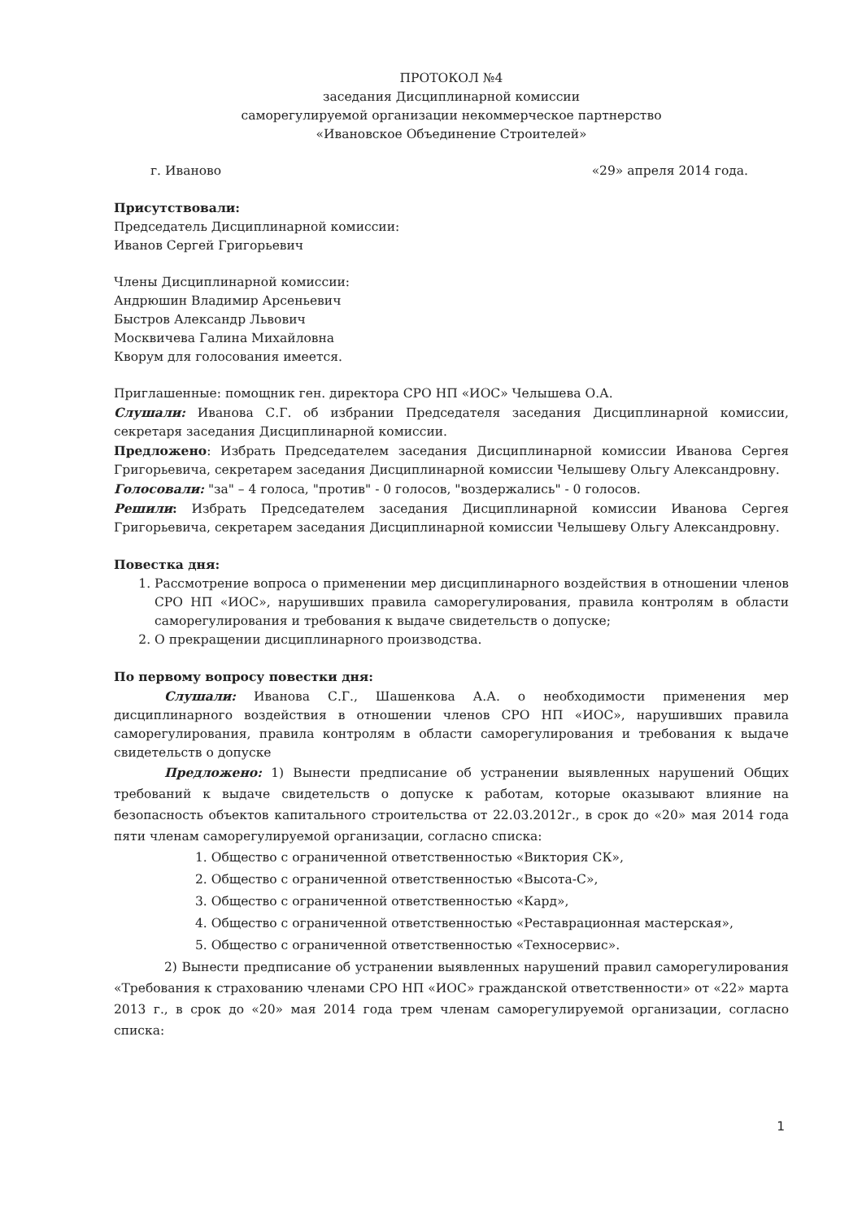ПРОТОКОЛ №4
заседания Дисциплинарной комиссии
саморегулируемой организации некоммерческое партнерство
«Ивановское Объединение Строителей»
г. Иваново «29» апреля 2014 года.
Присутствовали:
Председатель Дисциплинарной комиссии:
Иванов Сергей Григорьевич
Члены Дисциплинарной комиссии:
Андрюшин Владимир Арсеньевич
Быстров Александр Львович
Москвичева Галина Михайловна
Кворум для голосования имеется.
Приглашенные: помощник ген. директора СРО НП «ИОС» Челышева О.А.
Слушали: Иванова С.Г. об избрании Председателя заседания Дисциплинарной комиссии, секретаря заседания Дисциплинарной комиссии.
Предложено: Избрать Председателем заседания Дисциплинарной комиссии Иванова Сергея Григорьевича, секретарем заседания Дисциплинарной комиссии Челышеву Ольгу Александровну.
Голосовали: "за" – 4 голоса, "против" - 0 голосов, "воздержались" - 0 голосов.
Решили: Избрать Председателем заседания Дисциплинарной комиссии Иванова Сергея Григорьевича, секретарем заседания Дисциплинарной комиссии Челышеву Ольгу Александровну.
Повестка дня:
1. Рассмотрение вопроса о применении мер дисциплинарного воздействия в отношении членов СРО НП «ИОС», нарушивших правила саморегулирования, правила контролям в области саморегулирования и требования к выдаче свидетельств о допуске;
2. О прекращении дисциплинарного производства.
По первому вопросу повестки дня:
Слушали: Иванова С.Г., Шашенкова А.А. о необходимости применения мер дисциплинарного воздействия в отношении членов СРО НП «ИОС», нарушивших правила саморегулирования, правила контролям в области саморегулирования и требования к выдаче свидетельств о допуске
Предложено: 1) Вынести предписание об устранении выявленных нарушений Общих требований к выдаче свидетельств о допуске к работам, которые оказывают влияние на безопасность объектов капитального строительства от 22.03.2012г., в срок до «20» мая 2014 года пяти членам саморегулируемой организации, согласно списка:
1. Общество с ограниченной ответственностью «Виктория СК»,
2. Общество с ограниченной ответственностью «Высота-С»,
3. Общество с ограниченной ответственностью «Кард»,
4. Общество с ограниченной ответственностью «Реставрационная мастерская»,
5. Общество с ограниченной ответственностью «Техносервис».
2) Вынести предписание об устранении выявленных нарушений правил саморегулирования «Требования к страхованию членами СРО НП «ИОС» гражданской ответственности» от «22» марта 2013 г., в срок до «20» мая 2014 года трем членам саморегулируемой организации, согласно списка:
1